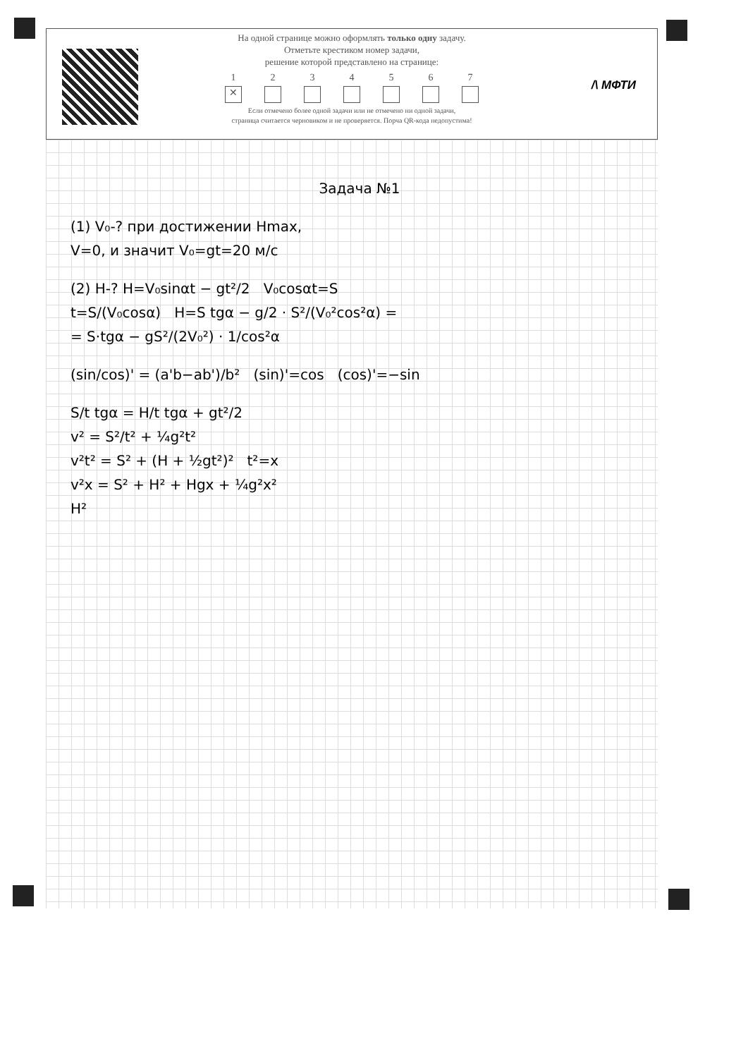На одной странице можно оформлять только одну задачу.
Отметьте крестиком номер задачи,
решение которой представлено на странице:
1
✕
2 3 4 5 6 7
Если отмечено более одной задачи или не отмечено ни одной задачи,
страница считается черновиком и не проверяется. Порча QR-кода недопустима!
/\ МФТИ
Задача №1
(1) V₀-? при достижении Hmax,
V=0, и значит V₀=gt=20 м/с
(2) H-? H=V₀sinαt − gt²/2 V₀cosαt=S
t=S/(V₀cosα) H=S tgα − g/2 · S²/(V₀²cos²α) =
= S·tgα − gS²/(2V₀²) · 1/cos²α
(sin/cos)' = (a'b−ab')/b² (sin)'=cos (cos)'=−sin
S/t tgα = H/t tgα + gt²/2
v² = S²/t² + ¼g²t²
v²t² = S² + (H + ½gt²)² t²=x
v²x = S² + H² + Hgx + ¼g²x²
H²